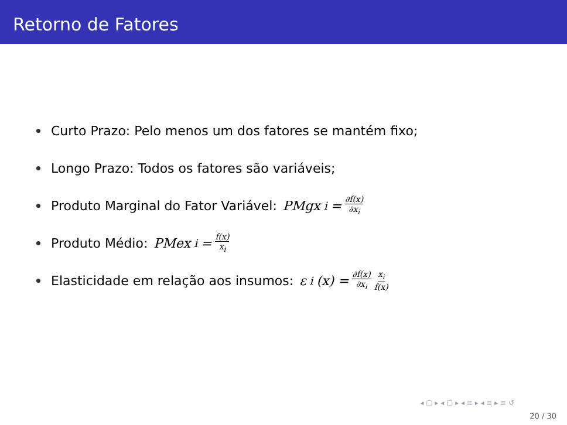Retorno de Fatores
Curto Prazo: Pelo menos um dos fatores se mantém fixo;
Longo Prazo: Todos os fatores são variáveis;
Produto Marginal do Fator Variável: PMgx<sub>i</sub> = ∂f(x) ∂x<sub>i</sub>
Produto Médio: PMex<sub>i</sub> = f(x) x<sub>i</sub>
Elasticidade em relação aos insumos: ε<sub>i</sub> (x) = ∂f(x) ∂x<sub>i</sub> x<sub>i</sub> f(x)
◂ ▢ ▸ ◂ ▢ ▸ ◂ ≡ ▸ ◂ ≡ ▸ ≡ ↺
20 / 30